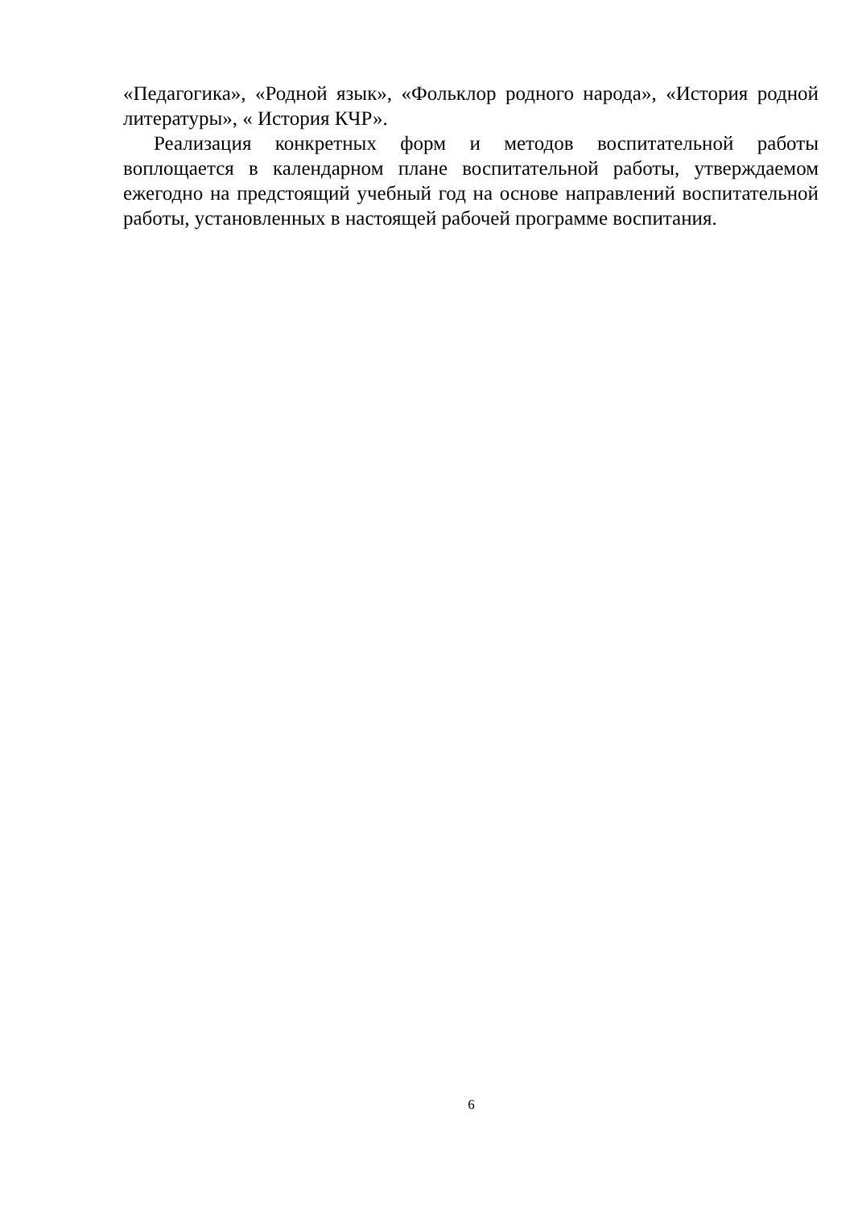«Педагогика», «Родной язык», «Фольклор родного народа», «История родной литературы», « История КЧР».
Реализация конкретных форм и методов воспитательной работы воплощается в календарном плане воспитательной работы, утверждаемом ежегодно на предстоящий учебный год на основе направлений воспитательной работы, установленных в настоящей рабочей программе воспитания.
6